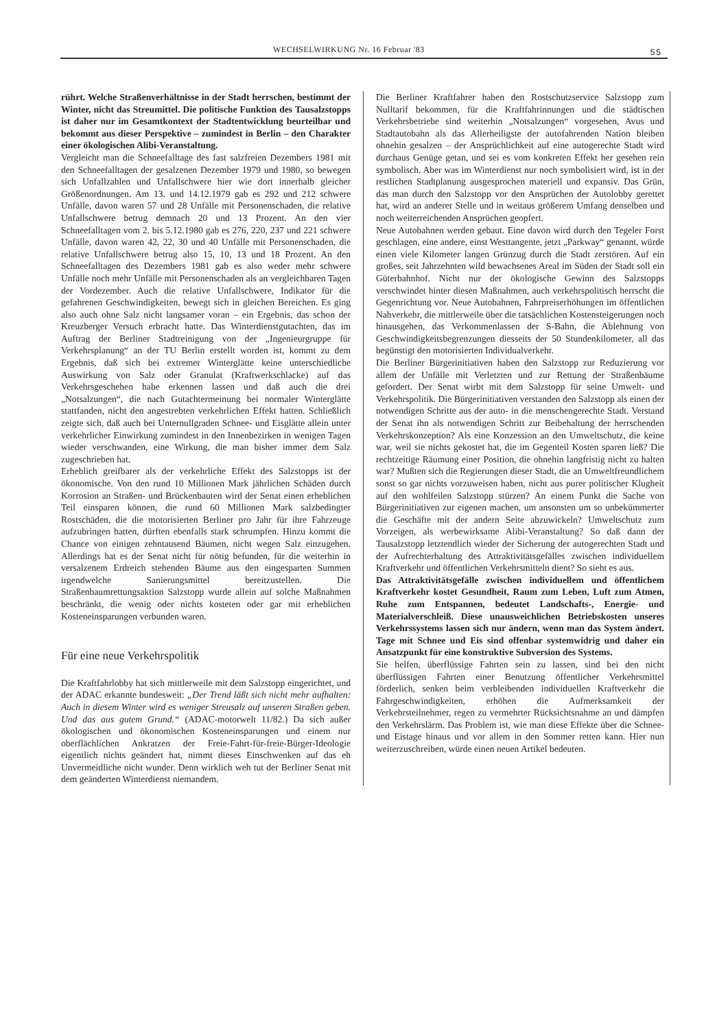WECHSELWIRKUNG Nr. 16 Februar '83 55
rührt. Welche Straßenverhältnisse in der Stadt herrschen, bestimmt der Winter, nicht das Streumittel. Die politische Funktion des Tausalzstopps ist daher nur im Gesamtkontext der Stadtentwicklung beurteilbar und bekommt aus dieser Perspektive – zumindest in Berlin – den Charakter einer ökologischen Alibi-Veranstaltung.
Vergleicht man die Schneefalltage des fast salzfreien Dezembers 1981 mit den Schneefalltagen der gesalzenen Dezember 1979 und 1980, so bewegen sich Unfallzahlen und Unfallschwere hier wie dort innerhalb gleicher Größenordnungen. Am 13. und 14.12.1979 gab es 292 und 212 schwere Unfälle, davon waren 57 und 28 Unfälle mit Personenschaden, die relative Unfallschwere betrug demnach 20 und 13 Prozent. An den vier Schneefalltagen vom 2. bis 5.12.1980 gab es 276, 220, 237 und 221 schwere Unfälle, davon waren 42, 22, 30 und 40 Unfälle mit Personenschaden, die relative Unfallschwere betrug also 15, 10, 13 und 18 Prozent. An den Schneefalltagen des Dezembers 1981 gab es also weder mehr schwere Unfälle noch mehr Unfälle mit Personenschaden als an vergleichbaren Tagen der Vordezember. Auch die relative Unfallschwere, Indikator für die gefahrenen Geschwindigkeiten, bewegt sich in gleichen Bereichen. Es ging also auch ohne Salz nicht langsamer voran – ein Ergebnis, das schon der Kreuzberger Versuch erbracht hatte. Das Winterdienstgutachten, das im Auftrag der Berliner Stadtreinigung von der „Ingenieurgruppe für Verkehrsplanung“ an der TU Berlin erstellt worden ist, kommt zu dem Ergebnis, daß sich bei extremer Winterglätte keine unterschiedliche Auswirkung von Salz oder Granulat (Kraftwerkschlacke) auf das Verkehrsgeschehen habe erkennen lassen und daß auch die drei „Notsalzungen“, die nach Gutachtermeinung bei normaler Winterglätte stattfanden, nicht den angestrebten verkehrlichen Effekt hatten. Schließlich zeigte sich, daß auch bei Unternullgraden Schnee- und Eisglätte allein unter verkehrlicher Einwirkung zumindest in den Innenbezirken in wenigen Tagen wieder verschwanden, eine Wirkung, die man bisher immer dem Salz zugeschrieben hat.
Erheblich greifbarer als der verkehrliche Effekt des Salzstopps ist der ökonomische. Von den rund 10 Millionen Mark jährlichen Schäden durch Korrosion an Straßen- und Brückenbauten wird der Senat einen erheblichen Teil einsparen können, die rund 60 Millionen Mark salzbedingter Rostschäden, die die motorisierten Berliner pro Jahr für ihre Fahrzeuge aufzubringen hatten, dürften ebenfalls stark schrumpfen. Hinzu kommt die Chance von einigen zehntausend Bäumen, nicht wegen Salz einzugehen. Allerdings hat es der Senat nicht für nötig befunden, für die weiterhin in versalzenem Erdreich stehenden Bäume aus den eingesparten Summen irgendwelche Sanierungsmittel bereitzustellen. Die Straßenbaumrettungsaktion Salzstopp wurde allein auf solche Maßnahmen beschränkt, die wenig oder nichts kosteten oder gar mit erheblichen Kosteneinsparungen verbunden waren.
Für eine neue Verkehrspolitik
Die Kraftfahrlobby hat sich mittlerweile mit dem Salzstopp eingerichtet, und der ADAC erkannte bundesweit: „Der Trend läßt sich nicht mehr aufhalten: Auch in diesem Winter wird es weniger Streusalz auf unseren Straßen geben. Und das aus gutem Grund.“ (ADAC-motorwelt 11/82.) Da sich außer ökologischen und ökonomischen Kosteneinsparungen und einem nur oberflächlichen Ankratzen der Freie-Fahrt-für-freie-Bürger-Ideologie eigentlich nichts geändert hat, nimmt dieses Einschwenken auf das eh Unvermeidliche nicht wunder. Denn wirklich weh tut der Berliner Senat mit dem geänderten Winterdienst niemandem.
Die Berliner Kraftfahrer haben den Rostschutzservice Salzstopp zum Nulltarif bekommen, für die Kraftfahrinnungen und die städtischen Verkehrsbetriebe sind weiterhin „Notsalzungen“ vorgesehen, Avus und Stadtautobahn als das Allerheiligste der autofahrenden Nation bleiben ohnehin gesalzen – der Ansprüchlichkeit auf eine autogerechte Stadt wird durchaus Genüge getan, und sei es vom konkreten Effekt her gesehen rein symbolisch. Aber was im Winterdienst nur noch symbolisiert wird, ist in der restlichen Stadtplanung ausgesprochen materiell und expansiv. Das Grün, das man durch den Salzstopp vor den Ansprüchen der Autolobby gerettet hat, wird an anderer Stelle und in weitaus größerem Umfang denselben und noch weiterreichenden Ansprüchen geopfert.
Neue Autobahnen werden gebaut. Eine davon wird durch den Tegeler Forst geschlagen, eine andere, einst Westtangente, jetzt „Parkway“ genannt, würde einen viele Kilometer langen Grünzug durch die Stadt zerstören. Auf ein großes, seit Jahrzehnten wild bewachsenes Areal im Süden der Stadt soll ein Güterbahnhof. Nicht nur der ökologische Gewinn des Salzstopps verschwindet hinter diesen Maßnahmen, auch verkehrspolitisch herrscht die Gegenrichtung vor. Neue Autobahnen, Fahrpreiserhöhungen im öffentlichen Nahverkehr, die mittlerweile über die tatsächlichen Kostensteigerungen noch hinausgehen, das Verkommenlassen der S-Bahn, die Ablehnung von Geschwindigkeitsbegrenzungen diesseits der 50 Stundenkilometer, all das begünstigt den motorisierten Individualverkehr.
Die Berliner Bürgerinitiativen haben den Salzstopp zur Reduzierung vor allem der Unfälle mit Verletzten und zur Rettung der Straßenbäume gefordert. Der Senat wirbt mit dem Salzstopp für seine Umwelt- und Verkehrspolitik. Die Bürgerinitiativen verstanden den Salzstopp als einen der notwendigen Schritte aus der auto- in die menschengerechte Stadt. Verstand der Senat ihn als notwendigen Schritt zur Beibehaltung der herrschenden Verkehrskonzeption? Als eine Konzession an den Umweltschutz, die keine war, weil sie nichts gekostet hat, die im Gegenteil Kosten sparen ließ? Die rechtzeitige Räumung einer Position, die ohnehin langfristig nicht zu halten war? Mußten sich die Regierungen dieser Stadt, die an Umweltfreundlichem sonst so gar nichts vorzuweisen haben, nicht aus purer politischer Klugheit auf den wohlfeilen Salzstopp stürzen? An einem Punkt die Sache von Bürgerinitiativen zur eigenen machen, um ansonsten um so unbekümmerter die Geschäfte mit der andern Seite abzuwickeln? Umweltschutz zum Vorzeigen, als werbewirksame Alibi-Veranstaltung? So daß dann der Tausalzstopp letztendlich wieder der Sicherung der autogerechten Stadt und der Aufrechterhaltung des Attraktivitätsgefälles zwischen individuellem Kraftverkehr und öffentlichen Verkehrsmitteln dient? So sieht es aus.
Das Attraktivitätsgefälle zwischen individuellem und öffentlichem Kraftverkehr kostet Gesundheit, Raum zum Leben, Luft zum Atmen, Ruhe zum Entspannen, bedeutet Landschafts-, Energie- und Materialverschleiß. Diese unausweichlichen Betriebskosten unseres Verkehrssystems lassen sich nur ändern, wenn man das System ändert. Tage mit Schnee und Eis sind offenbar systemwidrig und daher ein Ansatzpunkt für eine konstruktive Subversion des Systems.
Sie helfen, überflüssige Fahrten sein zu lassen, sind bei den nicht überflüssigen Fahrten einer Benutzung öffentlicher Verkehrsmittel förderlich, senken beim verbleibenden individuellen Kraftverkehr die Fahrgeschwindigkeiten, erhöhen die Aufmerksamkeit der Verkehrsteilnehmer, regen zu vermehrter Rücksichtsnahme an und dämpfen den Verkehrslärm. Das Problem ist, wie man diese Effekte über die Schnee- und Eistage hinaus und vor allem in den Sommer retten kann. Hier nun weiterzuschreiben, würde einen neuen Artikel bedeuten.